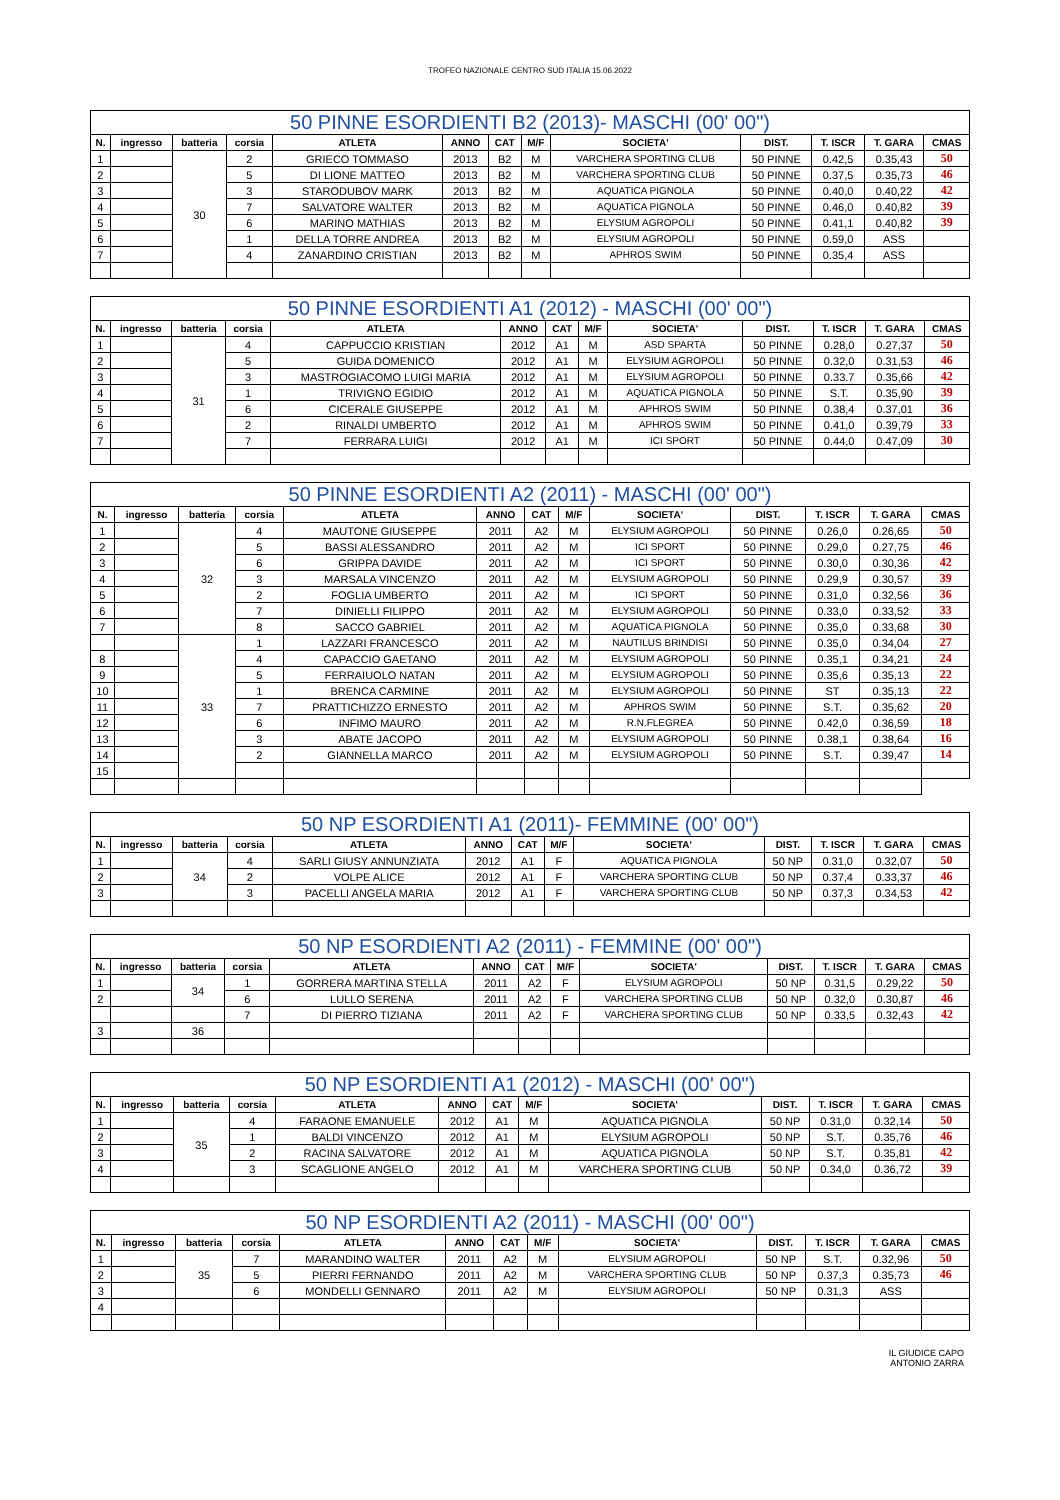TROFEO NAZIONALE CENTRO SUD ITALIA 15.06.2022
| 50 PINNE ESORDIENTI B2 (2013)- MASCHI (00' 00") | | | | | | | | | | | | |
| --- | --- | --- | --- | --- | --- | --- | --- | --- | --- | --- | --- | --- |
| N. | ingresso | batteria | corsia | ATLETA | ANNO | CAT | M/F | SOCIETA' | DIST. | T. ISCR | T. GARA | CMAS |
| 1 | | 30 | 2 | GRIECO TOMMASO | 2013 | B2 | M | VARCHERA SPORTING CLUB | 50 PINNE | 0.42,5 | 0.35,43 | 50 |
| 2 | | | 5 | DI LIONE MATTEO | 2013 | B2 | M | VARCHERA SPORTING CLUB | 50 PINNE | 0.37,5 | 0.35,73 | 46 |
| 3 | | | 3 | STARODUBOV MARK | 2013 | B2 | M | AQUATICA PIGNOLA | 50 PINNE | 0.40,0 | 0.40,22 | 42 |
| 4 | | | 7 | SALVATORE WALTER | 2013 | B2 | M | AQUATICA PIGNOLA | 50 PINNE | 0.46,0 | 0.40,82 | 39 |
| 5 | | | 6 | MARINO MATHIAS | 2013 | B2 | M | ELYSIUM AGROPOLI | 50 PINNE | 0.41,1 | 0.40,82 | 39 |
| 6 | | | 1 | DELLA TORRE ANDREA | 2013 | B2 | M | ELYSIUM AGROPOLI | 50 PINNE | 0.59,0 | ASS | |
| 7 | | | 4 | ZANARDINO CRISTIAN | 2013 | B2 | M | APHROS SWIM | 50 PINNE | 0.35,4 | ASS | |
| 50 PINNE ESORDIENTI A1 (2012) - MASCHI (00' 00") | | | | | | | | | | | | |
| --- | --- | --- | --- | --- | --- | --- | --- | --- | --- | --- | --- | --- |
| N. | ingresso | batteria | corsia | ATLETA | ANNO | CAT | M/F | SOCIETA' | DIST. | T. ISCR | T. GARA | CMAS |
| 1 | | 31 | 4 | CAPPUCCIO KRISTIAN | 2012 | A1 | M | ASD SPARTA | 50 PINNE | 0.28,0 | 0.27,37 | 50 |
| 2 | | | 5 | GUIDA DOMENICO | 2012 | A1 | M | ELYSIUM AGROPOLI | 50 PINNE | 0.32,0 | 0.31,53 | 46 |
| 3 | | | 3 | MASTROGIACOMO LUIGI MARIA | 2012 | A1 | M | ELYSIUM AGROPOLI | 50 PINNE | 0.33.7 | 0.35,66 | 42 |
| 4 | | | 1 | TRIVIGNO EGIDIO | 2012 | A1 | M | AQUATICA PIGNOLA | 50 PINNE | S.T. | 0.35,90 | 39 |
| 5 | | | 6 | CICERALE GIUSEPPE | 2012 | A1 | M | APHROS SWIM | 50 PINNE | 0.38,4 | 0.37,01 | 36 |
| 6 | | | 2 | RINALDI UMBERTO | 2012 | A1 | M | APHROS SWIM | 50 PINNE | 0.41,0 | 0.39,79 | 33 |
| 7 | | | 7 | FERRARA LUIGI | 2012 | A1 | M | ICI SPORT | 50 PINNE | 0.44,0 | 0.47,09 | 30 |
| 50 PINNE ESORDIENTI A2 (2011) - MASCHI (00' 00") | | | | | | | | | | | | |
| --- | --- | --- | --- | --- | --- | --- | --- | --- | --- | --- | --- | --- |
| N. | ingresso | batteria | corsia | ATLETA | ANNO | CAT | M/F | SOCIETA' | DIST. | T. ISCR | T. GARA | CMAS |
| 1 | | 32 | 4 | MAUTONE GIUSEPPE | 2011 | A2 | M | ELYSIUM AGROPOLI | 50 PINNE | 0.26,0 | 0.26,65 | 50 |
| 2 | | | 5 | BASSI ALESSANDRO | 2011 | A2 | M | ICI SPORT | 50 PINNE | 0.29,0 | 0.27,75 | 46 |
| 3 | | | 6 | GRIPPA DAVIDE | 2011 | A2 | M | ICI SPORT | 50 PINNE | 0.30,0 | 0.30,36 | 42 |
| 4 | | | 3 | MARSALA VINCENZO | 2011 | A2 | M | ELYSIUM AGROPOLI | 50 PINNE | 0.29,9 | 0.30,57 | 39 |
| 5 | | | 2 | FOGLIA UMBERTO | 2011 | A2 | M | ICI SPORT | 50 PINNE | 0.31,0 | 0.32,56 | 36 |
| 6 | | | 7 | DINIELLI FILIPPO | 2011 | A2 | M | ELYSIUM AGROPOLI | 50 PINNE | 0.33,0 | 0.33,52 | 33 |
| 7 | | | 8 | SACCO GABRIEL | 2011 | A2 | M | AQUATICA PIGNOLA | 50 PINNE | 0.35,0 | 0.33,68 | 30 |
| | | 33 | 1 | LAZZARI FRANCESCO | 2011 | A2 | M | NAUTILUS BRINDISI | 50 PINNE | 0.35,0 | 0.34,04 | 27 |
| 8 | | | 4 | CAPACCIO GAETANO | 2011 | A2 | M | ELYSIUM AGROPOLI | 50 PINNE | 0.35,1 | 0.34,21 | 24 |
| 9 | | | 5 | FERRAIUOLO NATAN | 2011 | A2 | M | ELYSIUM AGROPOLI | 50 PINNE | 0.35,6 | 0.35,13 | 22 |
| 10 | | | 1 | BRENCA CARMINE | 2011 | A2 | M | ELYSIUM AGROPOLI | 50 PINNE | ST | 0.35,13 | 22 |
| 11 | | | 7 | PRATTICHIZZO ERNESTO | 2011 | A2 | M | APHROS SWIM | 50 PINNE | S.T. | 0.35,62 | 20 |
| 12 | | | 6 | INFIMO MAURO | 2011 | A2 | M | R.N.FLEGREA | 50 PINNE | 0.42,0 | 0.36,59 | 18 |
| 13 | | | 3 | ABATE JACOPO | 2011 | A2 | M | ELYSIUM AGROPOLI | 50 PINNE | 0.38,1 | 0.38,64 | 16 |
| 14 | | | 2 | GIANNELLA MARCO | 2011 | A2 | M | ELYSIUM AGROPOLI | 50 PINNE | S.T. | 0.39,47 | 14 |
| 15 | | | | | | | | | | | | |
| 50 NP ESORDIENTI A1 (2011)- FEMMINE (00' 00") | | | | | | | | | | | | |
| --- | --- | --- | --- | --- | --- | --- | --- | --- | --- | --- | --- | --- |
| N. | ingresso | batteria | corsia | ATLETA | ANNO | CAT | M/F | SOCIETA' | DIST. | T. ISCR | T. GARA | CMAS |
| 1 | | 34 | 4 | SARLI GIUSY ANNUNZIATA | 2012 | A1 | F | AQUATICA PIGNOLA | 50 NP | 0.31,0 | 0.32,07 | 50 |
| 2 | | | 2 | VOLPE ALICE | 2012 | A1 | F | VARCHERA SPORTING CLUB | 50 NP | 0.37,4 | 0.33,37 | 46 |
| 3 | | | 3 | PACELLI ANGELA MARIA | 2012 | A1 | F | VARCHERA SPORTING CLUB | 50 NP | 0.37,3 | 0.34,53 | 42 |
| 50 NP ESORDIENTI A2 (2011) - FEMMINE (00' 00") | | | | | | | | | | | | |
| --- | --- | --- | --- | --- | --- | --- | --- | --- | --- | --- | --- | --- |
| N. | ingresso | batteria | corsia | ATLETA | ANNO | CAT | M/F | SOCIETA' | DIST. | T. ISCR | T. GARA | CMAS |
| 1 | | 34 | 1 | GORRERA MARTINA STELLA | 2011 | A2 | F | ELYSIUM AGROPOLI | 50 NP | 0.31,5 | 0.29,22 | 50 |
| 2 | | | 6 | LULLO SERENA | 2011 | A2 | F | VARCHERA SPORTING CLUB | 50 NP | 0.32,0 | 0.30,87 | 46 |
| | | | 7 | DI PIERRO TIZIANA | 2011 | A2 | F | VARCHERA SPORTING CLUB | 50 NP | 0.33,5 | 0.32,43 | 42 |
| 3 | | 36 | | | | | | | | | | |
| 50 NP ESORDIENTI A1 (2012) - MASCHI (00' 00") | | | | | | | | | | | | |
| --- | --- | --- | --- | --- | --- | --- | --- | --- | --- | --- | --- | --- |
| N. | ingresso | batteria | corsia | ATLETA | ANNO | CAT | M/F | SOCIETA' | DIST. | T. ISCR | T. GARA | CMAS |
| 1 | | 35 | 4 | FARAONE EMANUELE | 2012 | A1 | M | AQUATICA PIGNOLA | 50 NP | 0.31,0 | 0.32,14 | 50 |
| 2 | | | 1 | BALDI VINCENZO | 2012 | A1 | M | ELYSIUM AGROPOLI | 50 NP | S.T. | 0.35,76 | 46 |
| 3 | | | 2 | RACINA SALVATORE | 2012 | A1 | M | AQUATICA PIGNOLA | 50 NP | S.T. | 0.35,81 | 42 |
| 4 | | | 3 | SCAGLIONE ANGELO | 2012 | A1 | M | VARCHERA SPORTING CLUB | 50 NP | 0.34,0 | 0.36,72 | 39 |
| 50 NP ESORDIENTI A2 (2011) - MASCHI (00' 00") | | | | | | | | | | | | |
| --- | --- | --- | --- | --- | --- | --- | --- | --- | --- | --- | --- | --- |
| N. | ingresso | batteria | corsia | ATLETA | ANNO | CAT | M/F | SOCIETA' | DIST. | T. ISCR | T. GARA | CMAS |
| 1 | | 35 | 7 | MARANDINO WALTER | 2011 | A2 | M | ELYSIUM AGROPOLI | 50 NP | S.T. | 0.32,96 | 50 |
| 2 | | | 5 | PIERRI FERNANDO | 2011 | A2 | M | VARCHERA SPORTING CLUB | 50 NP | 0.37,3 | 0.35,73 | 46 |
| 3 | | | 6 | MONDELLI GENNARO | 2011 | A2 | M | ELYSIUM AGROPOLI | 50 NP | 0.31,3 | ASS | |
| 4 | | | | | | | | | | | | |
IL GIUDICE CAPO
ANTONIO ZARRA